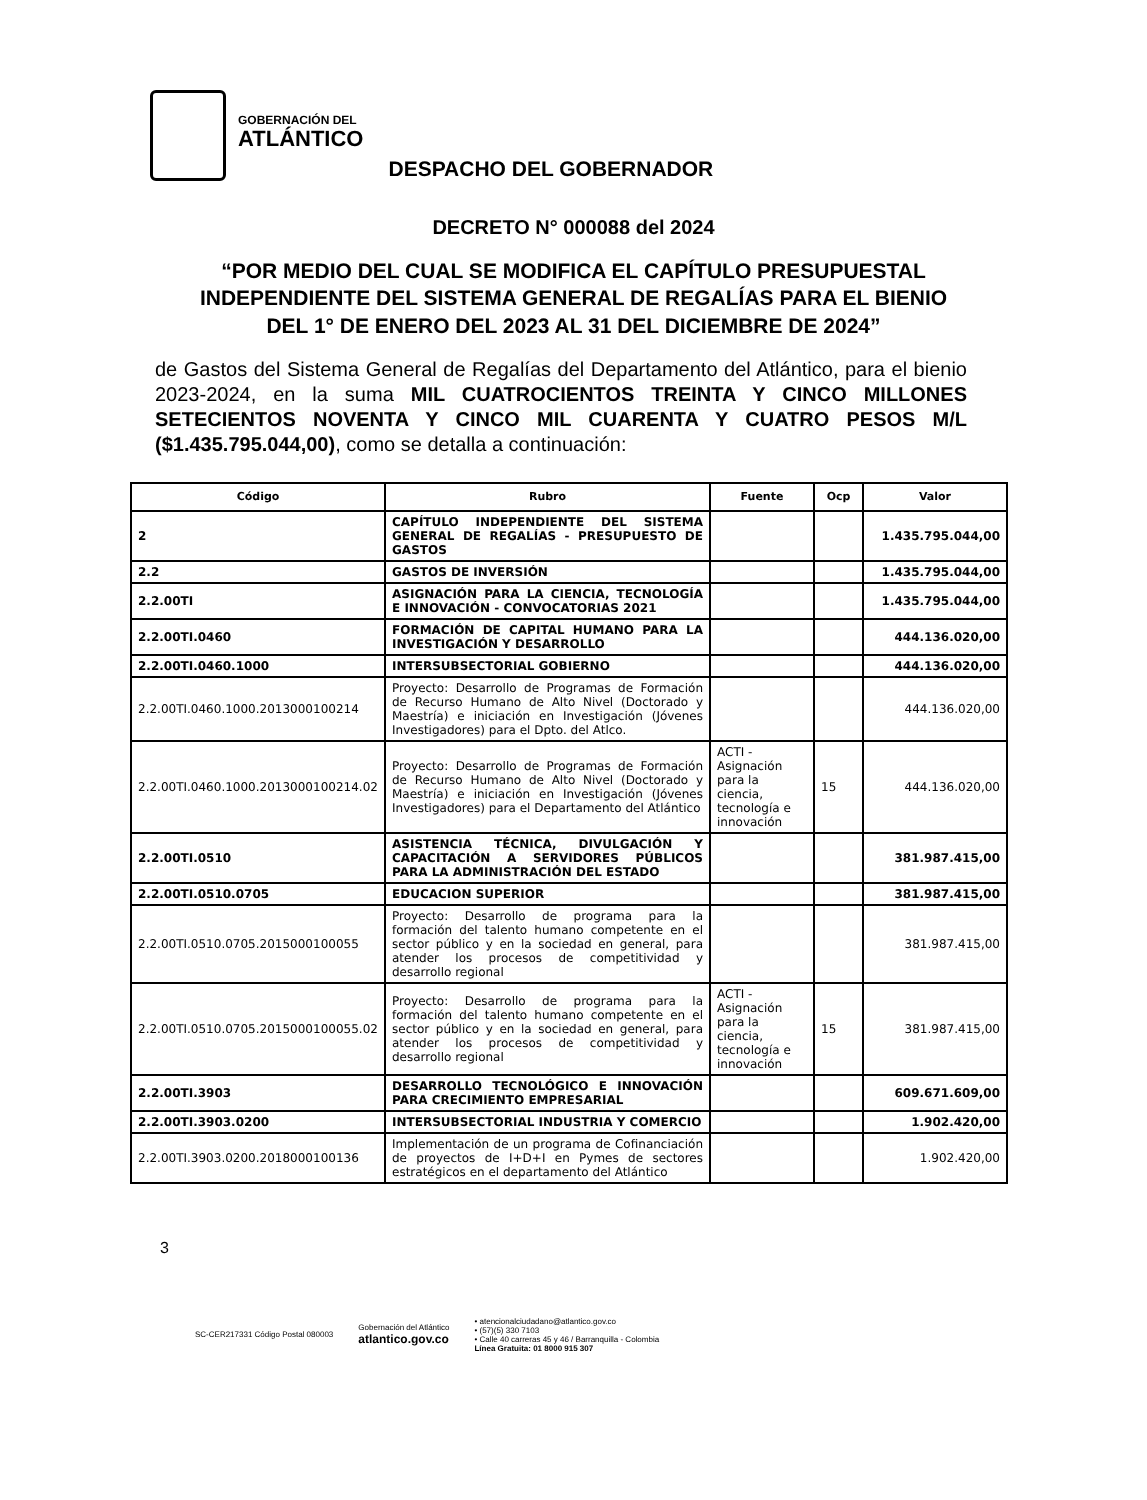GOBERNACIÓN DEL
ATLÁNTICO
DESPACHO DEL GOBERNADOR
DECRETO N° 000088 del 2024
“POR MEDIO DEL CUAL SE MODIFICA EL CAPÍTULO PRESUPUESTAL INDEPENDIENTE DEL SISTEMA GENERAL DE REGALÍAS PARA EL BIENIO DEL 1° DE ENERO DEL 2023 AL 31 DEL DICIEMBRE DE 2024”
de Gastos del Sistema General de Regalías del Departamento del Atlántico, para el bienio 2023-2024, en la suma MIL CUATROCIENTOS TREINTA Y CINCO MILLONES SETECIENTOS NOVENTA Y CINCO MIL CUARENTA Y CUATRO PESOS M/L ($1.435.795.044,00), como se detalla a continuación:
| Código | Rubro | Fuente | Ocp | Valor |
| --- | --- | --- | --- | --- |
| 2 | CAPÍTULO INDEPENDIENTE DEL SISTEMA GENERAL DE REGALÍAS - PRESUPUESTO DE GASTOS | | | 1.435.795.044,00 |
| 2.2 | GASTOS DE INVERSIÓN | | | 1.435.795.044,00 |
| 2.2.00TI | ASIGNACIÓN PARA LA CIENCIA, TECNOLOGÍA E INNOVACIÓN - CONVOCATORIAS 2021 | | | 1.435.795.044,00 |
| 2.2.00TI.0460 | FORMACIÓN DE CAPITAL HUMANO PARA LA INVESTIGACIÓN Y DESARROLLO | | | 444.136.020,00 |
| 2.2.00TI.0460.1000 | INTERSUBSECTORIAL GOBIERNO | | | 444.136.020,00 |
| 2.2.00TI.0460.1000.2013000100214 | Proyecto: Desarrollo de Programas de Formación de Recurso Humano de Alto Nivel (Doctorado y Maestría) e iniciación en Investigación (Jóvenes Investigadores) para el Dpto. del Atlco. | | | 444.136.020,00 |
| 2.2.00TI.0460.1000.2013000100214.02 | Proyecto: Desarrollo de Programas de Formación de Recurso Humano de Alto Nivel (Doctorado y Maestría) e iniciación en Investigación (Jóvenes Investigadores) para el Departamento del Atlántico | ACTI - Asignación para la ciencia, tecnología e innovación | 15 | 444.136.020,00 |
| 2.2.00TI.0510 | ASISTENCIA TÉCNICA, DIVULGACIÓN Y CAPACITACIÓN A SERVIDORES PÚBLICOS PARA LA ADMINISTRACIÓN DEL ESTADO | | | 381.987.415,00 |
| 2.2.00TI.0510.0705 | EDUCACION SUPERIOR | | | 381.987.415,00 |
| 2.2.00TI.0510.0705.2015000100055 | Proyecto: Desarrollo de programa para la formación del talento humano competente en el sector público y en la sociedad en general, para atender los procesos de competitividad y desarrollo regional | | | 381.987.415,00 |
| 2.2.00TI.0510.0705.2015000100055.02 | Proyecto: Desarrollo de programa para la formación del talento humano competente en el sector público y en la sociedad en general, para atender los procesos de competitividad y desarrollo regional | ACTI - Asignación para la ciencia, tecnología e innovación | 15 | 381.987.415,00 |
| 2.2.00TI.3903 | DESARROLLO TECNOLÓGICO E INNOVACIÓN PARA CRECIMIENTO EMPRESARIAL | | | 609.671.609,00 |
| 2.2.00TI.3903.0200 | INTERSUBSECTORIAL INDUSTRIA Y COMERCIO | | | 1.902.420,00 |
| 2.2.00TI.3903.0200.2018000100136 | Implementación de un programa de Cofinanciación de proyectos de I+D+I en Pymes de sectores estratégicos en el departamento del Atlántico | | | 1.902.420,00 |
3
SC-CER217331 Código Postal 080003
Gobernación del Atlántico
atlantico.gov.co
• atencionalciudadano@atlantico.gov.co
• (57)(5) 330 7103
• Calle 40 carreras 45 y 46 / Barranquilla - Colombia
Línea Gratuita: 01 8000 915 307